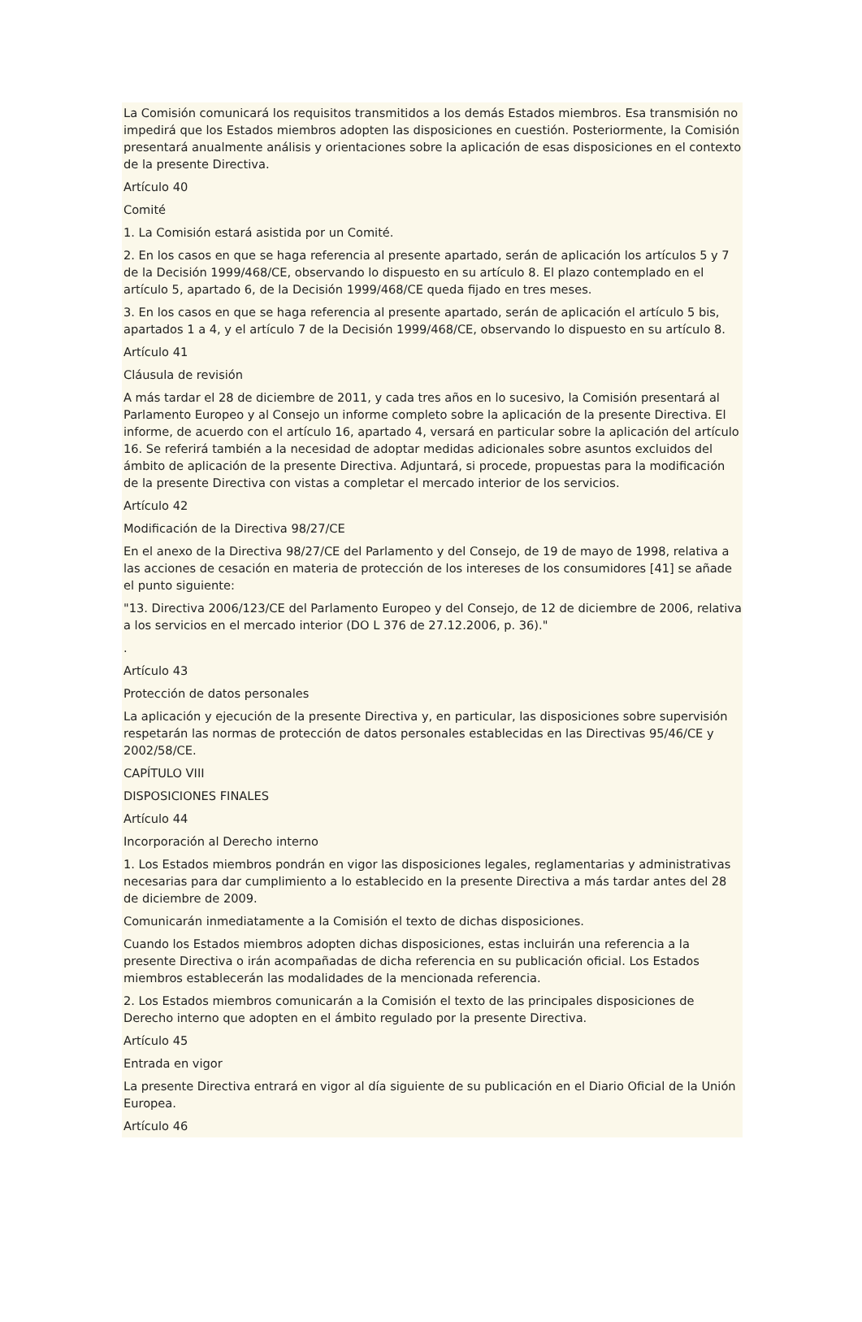La Comisión comunicará los requisitos transmitidos a los demás Estados miembros. Esa transmisión no impedirá que los Estados miembros adopten las disposiciones en cuestión. Posteriormente, la Comisión presentará anualmente análisis y orientaciones sobre la aplicación de esas disposiciones en el contexto de la presente Directiva.
Artículo 40
Comité
1. La Comisión estará asistida por un Comité.
2. En los casos en que se haga referencia al presente apartado, serán de aplicación los artículos 5 y 7 de la Decisión 1999/468/CE, observando lo dispuesto en su artículo 8. El plazo contemplado en el artículo 5, apartado 6, de la Decisión 1999/468/CE queda fijado en tres meses.
3. En los casos en que se haga referencia al presente apartado, serán de aplicación el artículo 5 bis, apartados 1 a 4, y el artículo 7 de la Decisión 1999/468/CE, observando lo dispuesto en su artículo 8.
Artículo 41
Cláusula de revisión
A más tardar el 28 de diciembre de 2011, y cada tres años en lo sucesivo, la Comisión presentará al Parlamento Europeo y al Consejo un informe completo sobre la aplicación de la presente Directiva. El informe, de acuerdo con el artículo 16, apartado 4, versará en particular sobre la aplicación del artículo 16. Se referirá también a la necesidad de adoptar medidas adicionales sobre asuntos excluidos del ámbito de aplicación de la presente Directiva. Adjuntará, si procede, propuestas para la modificación de la presente Directiva con vistas a completar el mercado interior de los servicios.
Artículo 42
Modificación de la Directiva 98/27/CE
En el anexo de la Directiva 98/27/CE del Parlamento y del Consejo, de 19 de mayo de 1998, relativa a las acciones de cesación en materia de protección de los intereses de los consumidores [41] se añade el punto siguiente:
"13. Directiva 2006/123/CE del Parlamento Europeo y del Consejo, de 12 de diciembre de 2006, relativa a los servicios en el mercado interior (DO L 376 de 27.12.2006, p. 36)."
.
Artículo 43
Protección de datos personales
La aplicación y ejecución de la presente Directiva y, en particular, las disposiciones sobre supervisión respetarán las normas de protección de datos personales establecidas en las Directivas 95/46/CE y 2002/58/CE.
CAPÍTULO VIII
DISPOSICIONES FINALES
Artículo 44
Incorporación al Derecho interno
1. Los Estados miembros pondrán en vigor las disposiciones legales, reglamentarias y administrativas necesarias para dar cumplimiento a lo establecido en la presente Directiva a más tardar antes del 28 de diciembre de 2009.
Comunicarán inmediatamente a la Comisión el texto de dichas disposiciones.
Cuando los Estados miembros adopten dichas disposiciones, estas incluirán una referencia a la presente Directiva o irán acompañadas de dicha referencia en su publicación oficial. Los Estados miembros establecerán las modalidades de la mencionada referencia.
2. Los Estados miembros comunicarán a la Comisión el texto de las principales disposiciones de Derecho interno que adopten en el ámbito regulado por la presente Directiva.
Artículo 45
Entrada en vigor
La presente Directiva entrará en vigor al día siguiente de su publicación en el Diario Oficial de la Unión Europea.
Artículo 46